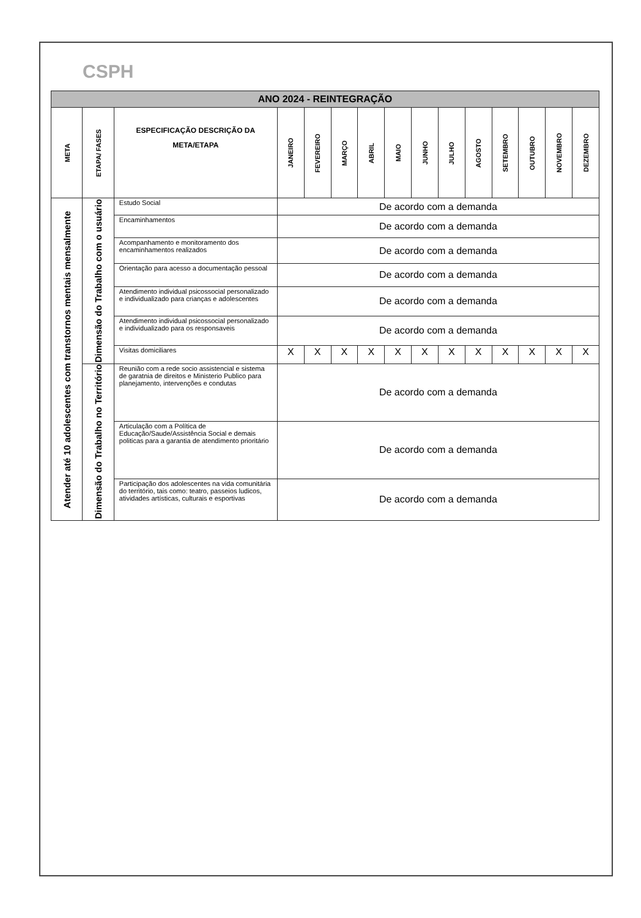CSPH
| ANO 2024 - REINTEGRAÇÃO | | | | | | | | | | | | | | |
| --- | --- | --- | --- | --- | --- | --- | --- | --- | --- | --- | --- | --- | --- | --- |
| META | ETAPA/ FASES | ESPECIFICAÇÃO DESCRIÇÃO DA META/ETAPA | JANEIRO | FEVEREIRO | MARÇO | ABRIL | MAIO | JUNHO | JULHO | AGOSTO | SETEMBRO | OUTUBRO | NOVEMBRO | DEZEMBRO |
| Atender até 10 adolescentes com transtornos mentais mensalmente | Dimensão do Trabalho com o usuário | Estudo Social | De acordo com a demanda | | | | | | | | | | | |
| | | Encaminhamentos | De acordo com a demanda | | | | | | | | | | | |
| | | Acompanhamento e monitoramento dos encaminhamentos realizados | De acordo com a demanda | | | | | | | | | | | |
| | | Orientação para acesso a documentação pessoal | De acordo com a demanda | | | | | | | | | | | |
| | | Atendimento individual psicossocial personalizado e individualizado para crianças e adolescentes | De acordo com a demanda | | | | | | | | | | | |
| | | Atendimento individual psicossocial personalizado e individualizado para os responsaveis | De acordo com a demanda | | | | | | | | | | | |
| | | Visitas domiciliares | X | X | X | X | X | X | X | X | X | X | X | X |
| | Dimensão do Trabalho no Território | Reunião com a rede socio assistencial e sistema de garatnia de direitos e Ministerio Publico para planejamento, intervenções e condutas | De acordo com a demanda | | | | | | | | | | | |
| | | Articulação com a Política de Educação/Saude/Assistência Social e demais politicas para a garantia de atendimento prioritário | De acordo com a demanda | | | | | | | | | | | |
| | | Participação dos adolescentes na vida comunitária do território, tais como: teatro, passeios ludicos, atividades artísticas, culturais e esportivas | De acordo com a demanda | | | | | | | | | | | |